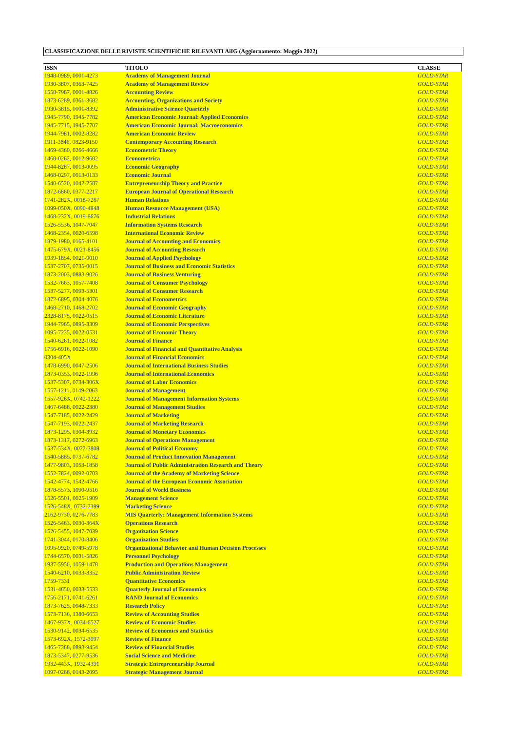CLASSIFICAZIONE DELLE RIVISTE SCIENTIFICHE RILEVANTI AiIG (Aggiornamento: Maggio 2022)
| ISSN | TITOLO | CLASSE |
| --- | --- | --- |
| 1948-0989, 0001-4273 | Academy of Management Journal | GOLD-STAR |
| 1930-3807, 0363-7425 | Academy of Management Review | GOLD-STAR |
| 1558-7967, 0001-4826 | Accounting Review | GOLD-STAR |
| 1873-6289, 0361-3682 | Accounting, Organizations and Society | GOLD-STAR |
| 1930-3815, 0001-8392 | Administrative Science Quarterly | GOLD-STAR |
| 1945-7790, 1945-7782 | American Economic Journal: Applied Economics | GOLD-STAR |
| 1945-7715, 1945-7707 | American Economic Journal: Macroeconomics | GOLD-STAR |
| 1944-7981, 0002-8282 | American Economic Review | GOLD-STAR |
| 1911-3846, 0823-9150 | Contemporary Accounting Research | GOLD-STAR |
| 1469-4360, 0266-4666 | Econometric Theory | GOLD-STAR |
| 1468-0262, 0012-9682 | Econometrica | GOLD-STAR |
| 1944-8287, 0013-0095 | Economic Geography | GOLD-STAR |
| 1468-0297, 0013-0133 | Economic Journal | GOLD-STAR |
| 1540-6520, 1042-2587 | Entrepreneurship Theory and Practice | GOLD-STAR |
| 1872-6860, 0377-2217 | European Journal of Operational Research | GOLD-STAR |
| 1741-282X, 0018-7267 | Human Relations | GOLD-STAR |
| 1099-050X, 0090-4848 | Human Resource Management (USA) | GOLD-STAR |
| 1468-232X, 0019-8676 | Industrial Relations | GOLD-STAR |
| 1526-5536, 1047-7047 | Information Systems Research | GOLD-STAR |
| 1468-2354, 0020-6598 | International Economic Review | GOLD-STAR |
| 1879-1980, 0165-4101 | Journal of Accounting and Economics | GOLD-STAR |
| 1475-679X, 0021-8456 | Journal of Accounting Research | GOLD-STAR |
| 1939-1854, 0021-9010 | Journal of Applied Psychology | GOLD-STAR |
| 1537-2707, 0735-0015 | Journal of Business and Economic Statistics | GOLD-STAR |
| 1873-2003, 0883-9026 | Journal of Business Venturing | GOLD-STAR |
| 1532-7663, 1057-7408 | Journal of Consumer Psychology | GOLD-STAR |
| 1537-5277, 0093-5301 | Journal of Consumer Research | GOLD-STAR |
| 1872-6895, 0304-4076 | Journal of Econometrics | GOLD-STAR |
| 1468-2710, 1468-2702 | Journal of Economic Geography | GOLD-STAR |
| 2328-8175, 0022-0515 | Journal of Economic Literature | GOLD-STAR |
| 1944-7965, 0895-3309 | Journal of Economic Perspectives | GOLD-STAR |
| 1095-7235, 0022-0531 | Journal of Economic Theory | GOLD-STAR |
| 1540-6261, 0022-1082 | Journal of Finance | GOLD-STAR |
| 1756-6916, 0022-1090 | Journal of Financial and Quantitative Analysis | GOLD-STAR |
| 0304-405X | Journal of Financial Economics | GOLD-STAR |
| 1478-6990, 0047-2506 | Journal of International Business Studies | GOLD-STAR |
| 1873-0353, 0022-1996 | Journal of International Economics | GOLD-STAR |
| 1537-5307, 0734-306X | Journal of Labor Economics | GOLD-STAR |
| 1557-1211, 0149-2063 | Journal of Management | GOLD-STAR |
| 1557-928X, 0742-1222 | Journal of Management Information Systems | GOLD-STAR |
| 1467-6486, 0022-2380 | Journal of Management Studies | GOLD-STAR |
| 1547-7185, 0022-2429 | Journal of Marketing | GOLD-STAR |
| 1547-7193, 0022-2437 | Journal of Marketing Research | GOLD-STAR |
| 1873-1295, 0304-3932 | Journal of Monetary Economics | GOLD-STAR |
| 1873-1317, 0272-6963 | Journal of Operations Management | GOLD-STAR |
| 1537-534X, 0022-3808 | Journal of Political Economy | GOLD-STAR |
| 1540-5885, 0737-6782 | Journal of Product Innovation Management | GOLD-STAR |
| 1477-9803, 1053-1858 | Journal of Public Administration Research and Theory | GOLD-STAR |
| 1552-7824, 0092-0703 | Journal of the Academy of Marketing Science | GOLD-STAR |
| 1542-4774, 1542-4766 | Journal of the European Economic Association | GOLD-STAR |
| 1878-5573, 1090-9516 | Journal of World Business | GOLD-STAR |
| 1526-5501, 0025-1909 | Management Science | GOLD-STAR |
| 1526-548X, 0732-2399 | Marketing Science | GOLD-STAR |
| 2162-9730, 0276-7783 | MIS Quarterly: Management Information Systems | GOLD-STAR |
| 1526-5463, 0030-364X | Operations Research | GOLD-STAR |
| 1526-5455, 1047-7039 | Organization Science | GOLD-STAR |
| 1741-3044, 0170-8406 | Organization Studies | GOLD-STAR |
| 1095-9920, 0749-5978 | Organizational Behavior and Human Decision Processes | GOLD-STAR |
| 1744-6570, 0031-5826 | Personnel Psychology | GOLD-STAR |
| 1937-5956, 1059-1478 | Production and Operations Management | GOLD-STAR |
| 1540-6210, 0033-3352 | Public Administration Review | GOLD-STAR |
| 1759-7331 | Quantitative Economics | GOLD-STAR |
| 1531-4650, 0033-5533 | Quarterly Journal of Economics | GOLD-STAR |
| 1756-2171, 0741-6261 | RAND Journal of Economics | GOLD-STAR |
| 1873-7625, 0048-7333 | Research Policy | GOLD-STAR |
| 1573-7136, 1380-6653 | Review of Accounting Studies | GOLD-STAR |
| 1467-937X, 0034-6527 | Review of Economic Studies | GOLD-STAR |
| 1530-9142, 0034-6535 | Review of Economics and Statistics | GOLD-STAR |
| 1573-692X, 1572-3097 | Review of Finance | GOLD-STAR |
| 1465-7368, 0893-9454 | Review of Financial Studies | GOLD-STAR |
| 1873-5347, 0277-9536 | Social Science and Medicine | GOLD-STAR |
| 1932-443X, 1932-4391 | Strategic Entrepreneurship Journal | GOLD-STAR |
| 1097-0266, 0143-2095 | Strategic Management Journal | GOLD-STAR |